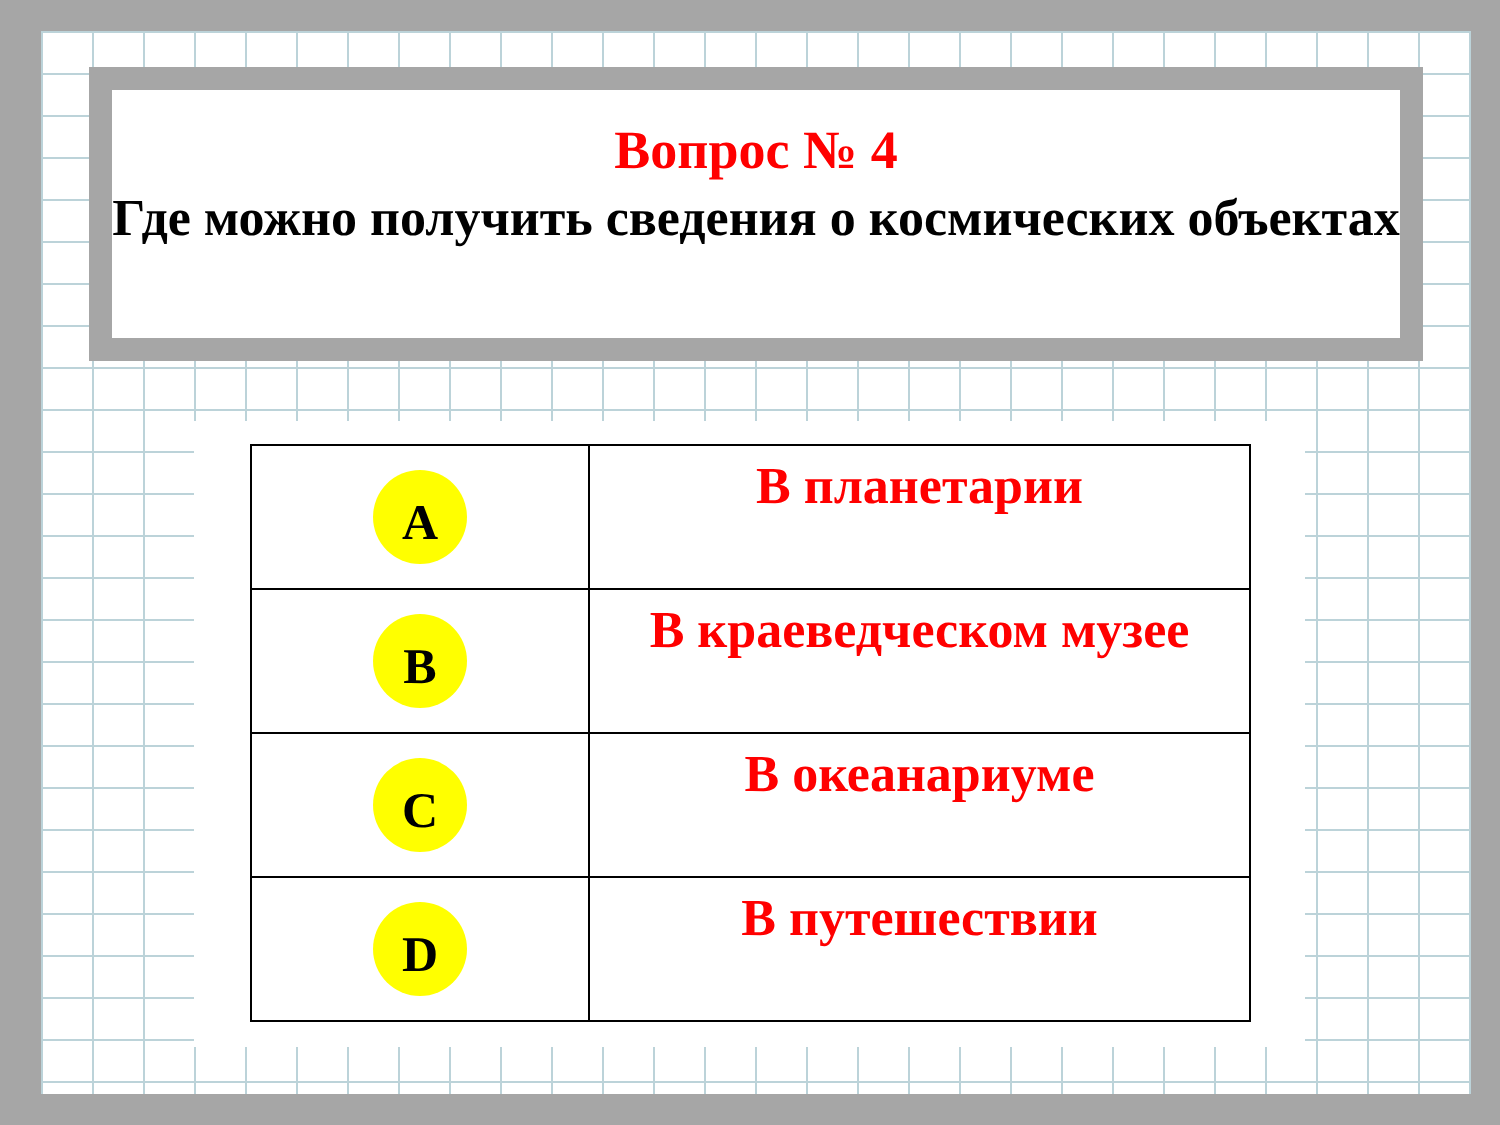Вопрос № 4
Где можно получить сведения о космических объектах
| A | В планетарии |
| B | В краеведческом музее |
| C | В океанариуме |
| D | В путешествии |